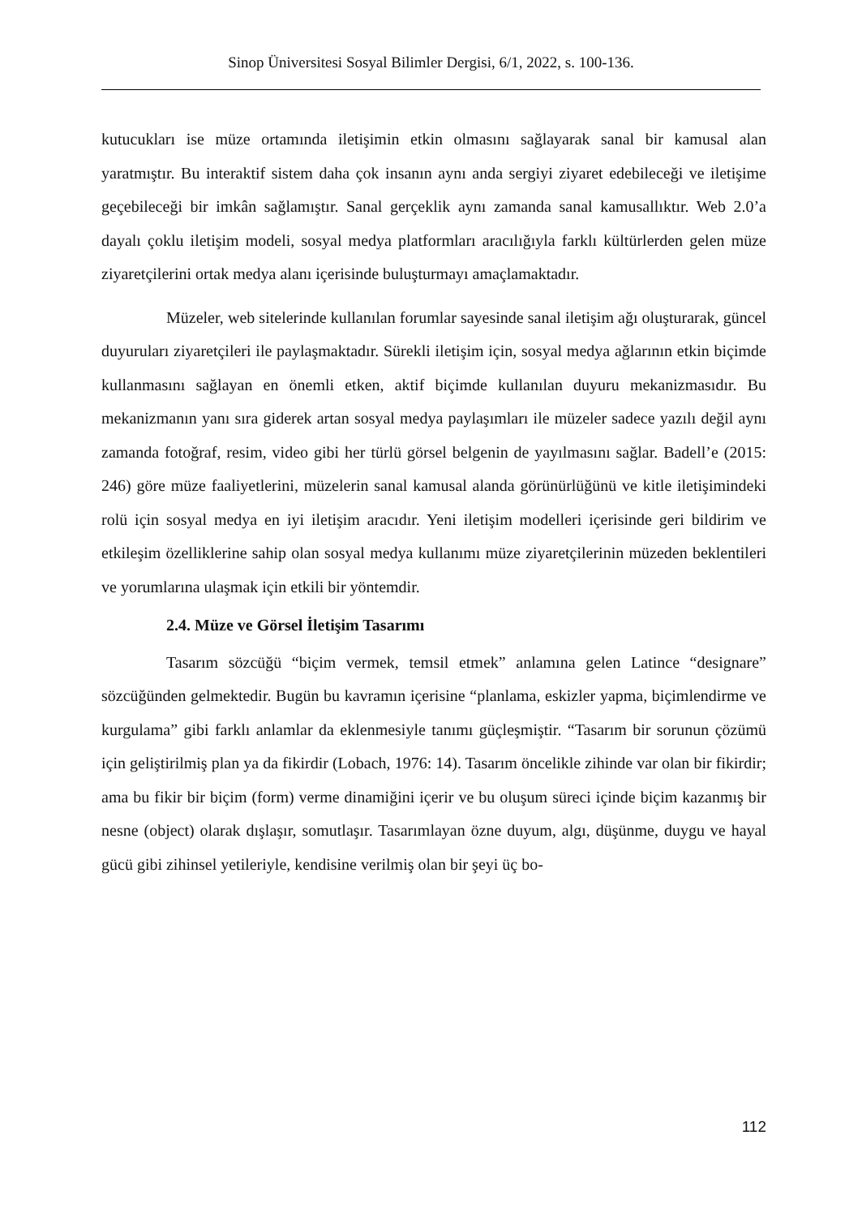Sinop Üniversitesi Sosyal Bilimler Dergisi, 6/1, 2022, s. 100-136.
kutucukları ise müze ortamında iletişimin etkin olmasını sağlayarak sanal bir kamusal alan yaratmıştır. Bu interaktif sistem daha çok insanın aynı anda sergiyi ziyaret edebileceği ve iletişime geçebileceği bir imkân sağlamıştır. Sanal gerçeklik aynı zamanda sanal kamusallıktır. Web 2.0’a dayalı çoklu iletişim modeli, sosyal medya platformları aracılığıyla farklı kültürlerden gelen müze ziyaretçilerini ortak medya alanı içerisinde buluşturmayı amaçlamaktadır.
Müzeler, web sitelerinde kullanılan forumlar sayesinde sanal iletişim ağı oluşturarak, güncel duyuruları ziyaretçileri ile paylaşmaktadır. Sürekli iletişim için, sosyal medya ağlarının etkin biçimde kullanmasını sağlayan en önemli etken, aktif biçimde kullanılan duyuru mekanizmasıdır. Bu mekanizmanın yanı sıra giderek artan sosyal medya paylaşımları ile müzeler sadece yazılı değil aynı zamanda fotoğraf, resim, video gibi her türlü görsel belgenin de yayılmasını sağlar. Badell’e (2015: 246) göre müze faaliyetlerini, müzelerin sanal kamusal alanda görünürlüğünü ve kitle iletişimindeki rolü için sosyal medya en iyi iletişim aracıdır. Yeni iletişim modelleri içerisinde geri bildirim ve etkileşim özelliklerine sahip olan sosyal medya kullanımı müze ziyaretçilerinin müzeden beklentileri ve yorumlarına ulaşmak için etkili bir yöntemdir.
2.4. Müze ve Görsel İletişim Tasarımı
Tasarım sözcüğü “biçim vermek, temsil etmek” anlamına gelen Latince “designare” sözcüğünden gelmektedir. Bugün bu kavramın içerisine “planlama, eskizler yapma, biçimlendirme ve kurgulama” gibi farklı anlamlar da eklenmesiyle tanımı güçleşmiştir. “Tasarım bir sorunun çözümü için geliştirilmiş plan ya da fikirdir (Lobach, 1976: 14). Tasarım öncelikle zihinde var olan bir fikirdir; ama bu fikir bir biçim (form) verme dinamiğini içerir ve bu oluşum süreci içinde biçim kazanmış bir nesne (object) olarak dışlaşır, somutlaşır. Tasarımlayan özne duyum, algı, düşünme, duygu ve hayal gücü gibi zihinsel yetileriyle, kendisine verilmiş olan bir şeyi üç bo-
112